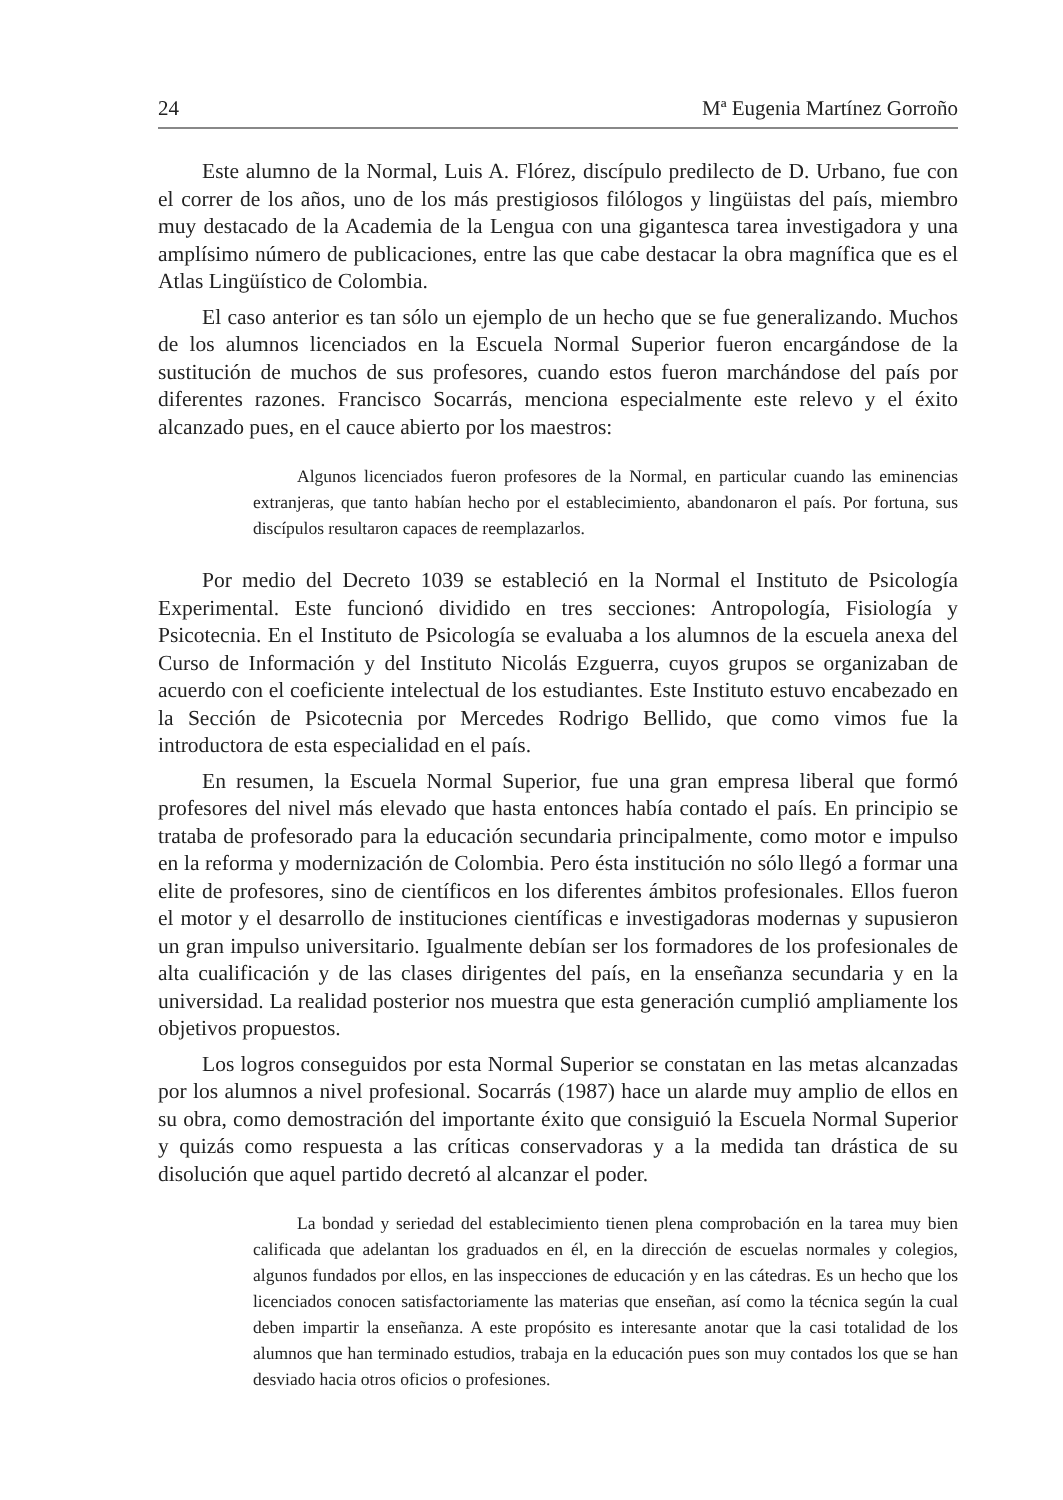24 Mª Eugenia Martínez Gorroño
Este alumno de la Normal, Luis A. Flórez, discípulo predilecto de D. Urbano, fue con el correr de los años, uno de los más prestigiosos filólogos y lingüistas del país, miembro muy destacado de la Academia de la Lengua con una gigantesca tarea investigadora y una amplísimo número de publicaciones, entre las que cabe destacar la obra magnífica que es el Atlas Lingüístico de Colombia.
El caso anterior es tan sólo un ejemplo de un hecho que se fue generalizando. Muchos de los alumnos licenciados en la Escuela Normal Superior fueron encargándose de la sustitución de muchos de sus profesores, cuando estos fueron marchándose del país por diferentes razones. Francisco Socarrás, menciona especialmente este relevo y el éxito alcanzado pues, en el cauce abierto por los maestros:
Algunos licenciados fueron profesores de la Normal, en particular cuando las eminencias extranjeras, que tanto habían hecho por el establecimiento, abandonaron el país. Por fortuna, sus discípulos resultaron capaces de reemplazarlos.
Por medio del Decreto 1039 se estableció en la Normal el Instituto de Psicología Experimental. Este funcionó dividido en tres secciones: Antropología, Fisiología y Psicotecnia. En el Instituto de Psicología se evaluaba a los alumnos de la escuela anexa del Curso de Información y del Instituto Nicolás Ezguerra, cuyos grupos se organizaban de acuerdo con el coeficiente intelectual de los estudiantes. Este Instituto estuvo encabezado en la Sección de Psicotecnia por Mercedes Rodrigo Bellido, que como vimos fue la introductora de esta especialidad en el país.
En resumen, la Escuela Normal Superior, fue una gran empresa liberal que formó profesores del nivel más elevado que hasta entonces había contado el país. En principio se trataba de profesorado para la educación secundaria principalmente, como motor e impulso en la reforma y modernización de Colombia. Pero ésta institución no sólo llegó a formar una elite de profesores, sino de científicos en los diferentes ámbitos profesionales. Ellos fueron el motor y el desarrollo de instituciones científicas e investigadoras modernas y supusieron un gran impulso universitario. Igualmente debían ser los formadores de los profesionales de alta cualificación y de las clases dirigentes del país, en la enseñanza secundaria y en la universidad. La realidad posterior nos muestra que esta generación cumplió ampliamente los objetivos propuestos.
Los logros conseguidos por esta Normal Superior se constatan en las metas alcanzadas por los alumnos a nivel profesional. Socarrás (1987) hace un alarde muy amplio de ellos en su obra, como demostración del importante éxito que consiguió la Escuela Normal Superior y quizás como respuesta a las críticas conservadoras y a la medida tan drástica de su disolución que aquel partido decretó al alcanzar el poder.
La bondad y seriedad del establecimiento tienen plena comprobación en la tarea muy bien calificada que adelantan los graduados en él, en la dirección de escuelas normales y colegios, algunos fundados por ellos, en las inspecciones de educación y en las cátedras. Es un hecho que los licenciados conocen satisfactoriamente las materias que enseñan, así como la técnica según la cual deben impartir la enseñanza. A este propósito es interesante anotar que la casi totalidad de los alumnos que han terminado estudios, trabaja en la educación pues son muy contados los que se han desviado hacia otros oficios o profesiones.